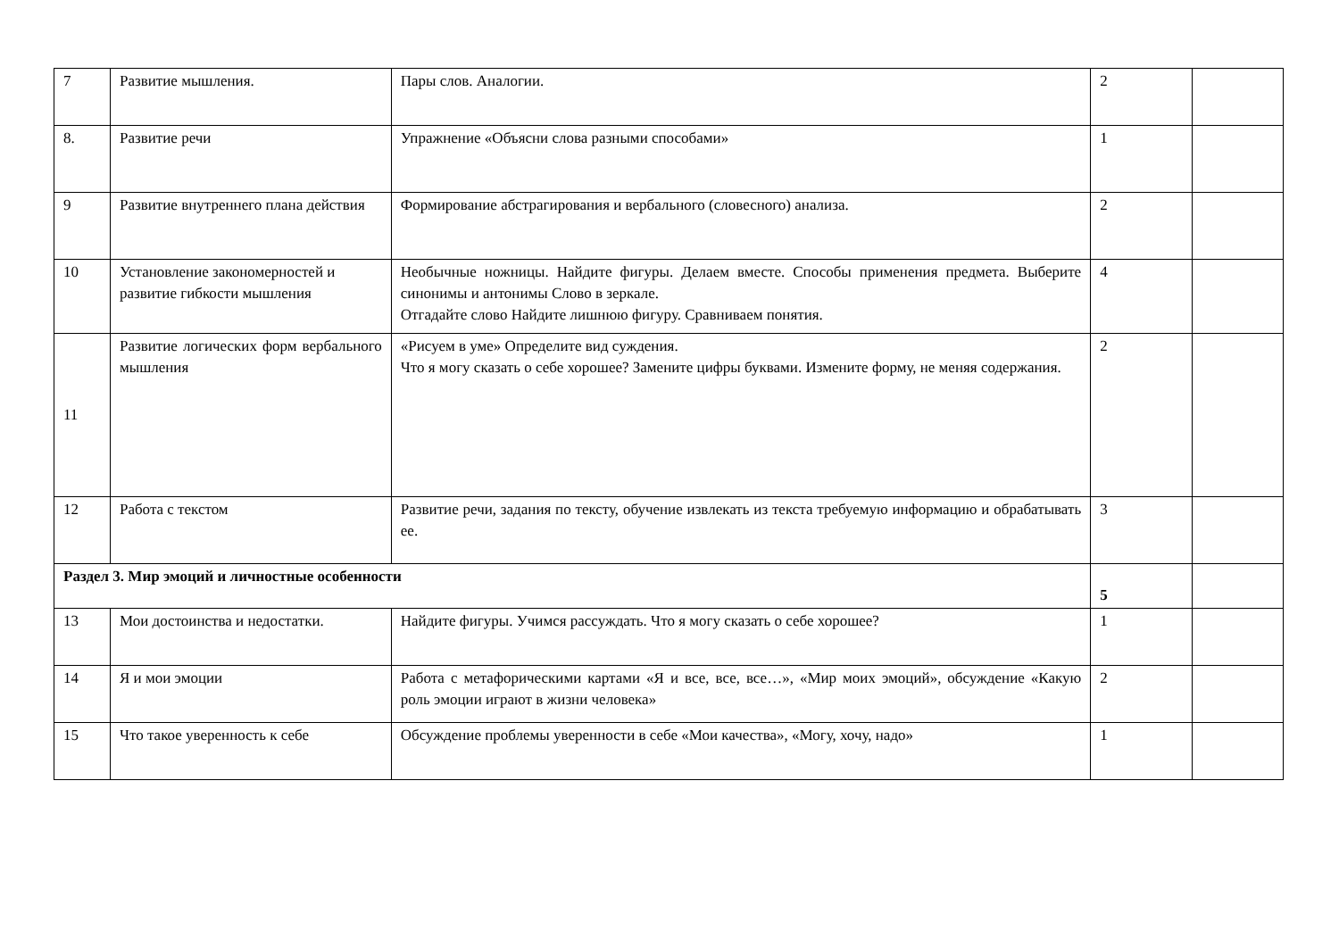| 7 | Развитие мышления. | Пары слов. Аналогии. | 2 | |
| 8. | Развитие речи | Упражнение «Объясни слова разными способами» | 1 | |
| 9 | Развитие внутреннего плана действия | Формирование абстрагирования и вербального (словесного) анализа. | 2 | |
| 10 | Установление закономерностей и развитие гибкости мышления | Необычные ножницы. Найдите фигуры. Делаем вместе. Способы применения предмета. Выберите синонимы и антонимы Слово в зеркале. Отгадайте слово Найдите лишнюю фигуру. Сравниваем понятия. | 4 | |
| 11 | Развитие логических форм вербального мышления | «Рисуем в уме» Определите вид суждения. Что я могу сказать о себе хорошее? Замените цифры буквами. Измените форму, не меняя содержания. | 2 | |
| 12 | Работа с текстом | Развитие речи, задания по тексту, обучение извлекать из текста требуемую информацию и обрабатывать ее. | 3 | |
| Раздел 3. Мир эмоций и личностные особенности | | | 5 | |
| 13 | Мои достоинства и недостатки. | Найдите фигуры. Учимся рассуждать. Что я могу сказать о себе хорошее? | 1 | |
| 14 | Я и мои эмоции | Работа с метафорическими картами «Я и все, все, все…», «Мир моих эмоций», обсуждение «Какую роль эмоции играют в жизни человека» | 2 | |
| 15 | Что такое уверенность к себе | Обсуждение проблемы уверенности в себе «Мои качества», «Могу, хочу, надо» | 1 | |